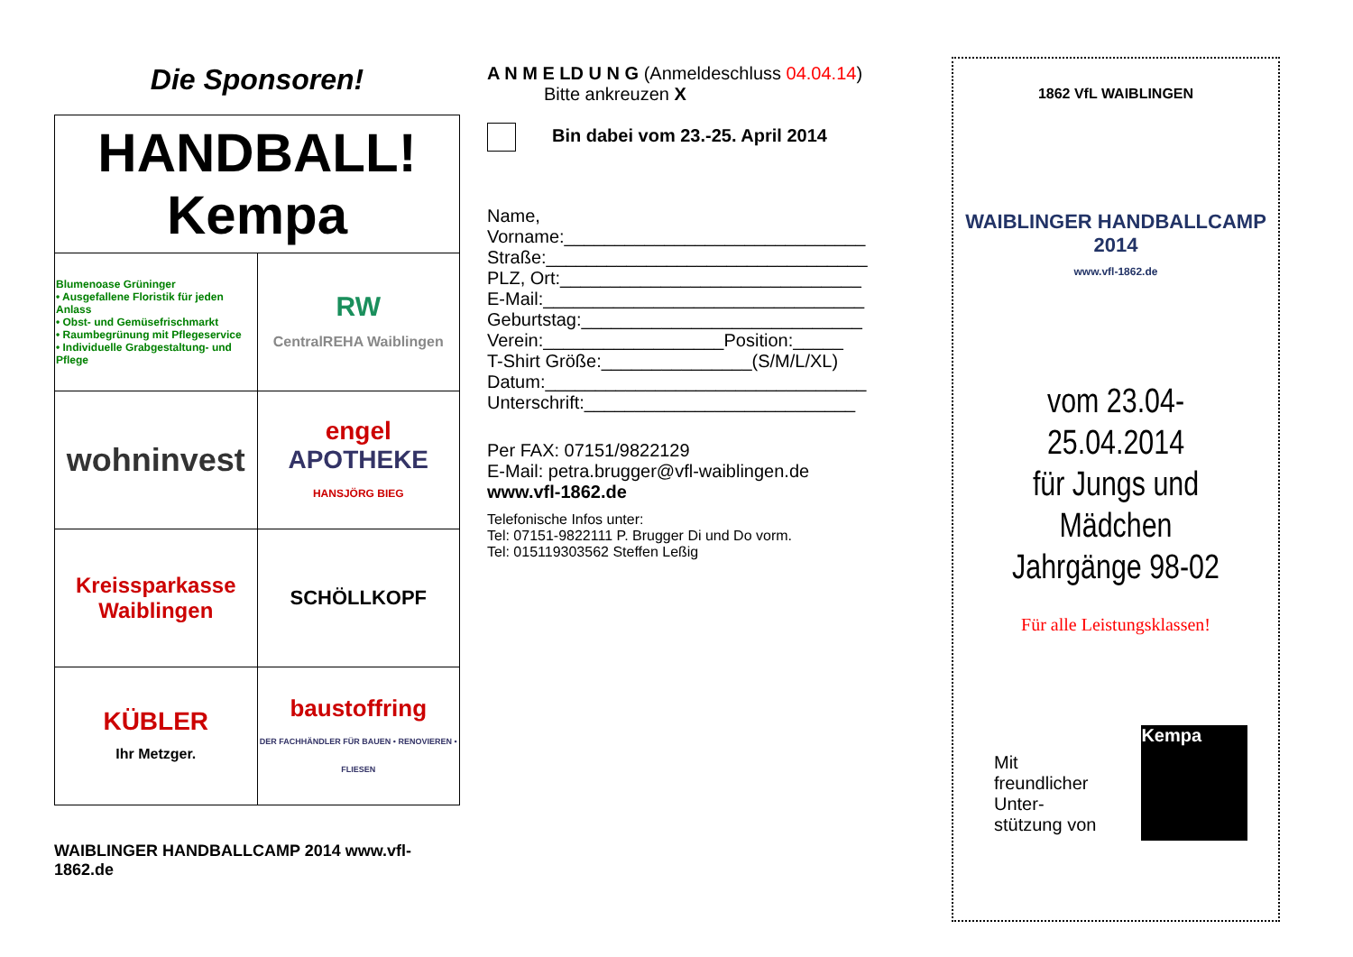Die Sponsoren!
| HANDBALL! Kempa | |
| Blumenoase Grüninger • Ausgefallene Floristik für jeden Anlass • Obst- und Gemüsefrischmarkt • Raumbegrünung mit Pflegeservice • Individuelle Grabgestaltung- und Pflege | RW CentralREHA Waiblingen |
| wohninvest | engel APOTHEKE HANSJÖRG BIEG |
| Kreissparkasse Waiblingen | SCHÖLLKOPF |
| KÜBLER Ihr Metzger. | baustoffring DER FACHHÄNDLER FÜR BAUEN • RENOVIEREN • FLIESEN |
WAIBLINGER HANDBALLCAMP 2014 www.vfl-1862.de
A N M E LD U N G (Anmeldeschluss 04.04.14)
Bitte ankreuzen X
Bin dabei vom 23.-25. April 2014
Name,
Vorname:______________________________
Straße:________________________________
PLZ, Ort:______________________________
E-Mail:________________________________
Geburtstag:____________________________
Verein:__________________Position:_____
T-Shirt Größe:_______________(S/M/L/XL)
Datum:________________________________
Unterschrift:___________________________
Per FAX: 07151/9822129
E-Mail: petra.brugger@vfl-waiblingen.de
www.vfl-1862.de
Telefonische Infos unter:
Tel: 07151-9822111 P. Brugger Di und Do vorm.
Tel: 015119303562 Steffen Leßig
1862 VfL WAIBLINGEN
WAIBLINGER HANDBALLCAMP 2014
www.vfl-1862.de
vom 23.04-25.04.2014
für Jungs und
Mädchen
Jahrgänge 98-02
Für alle Leistungsklassen!
Mit
freundlicher
Unter-
stützung von
Kempa